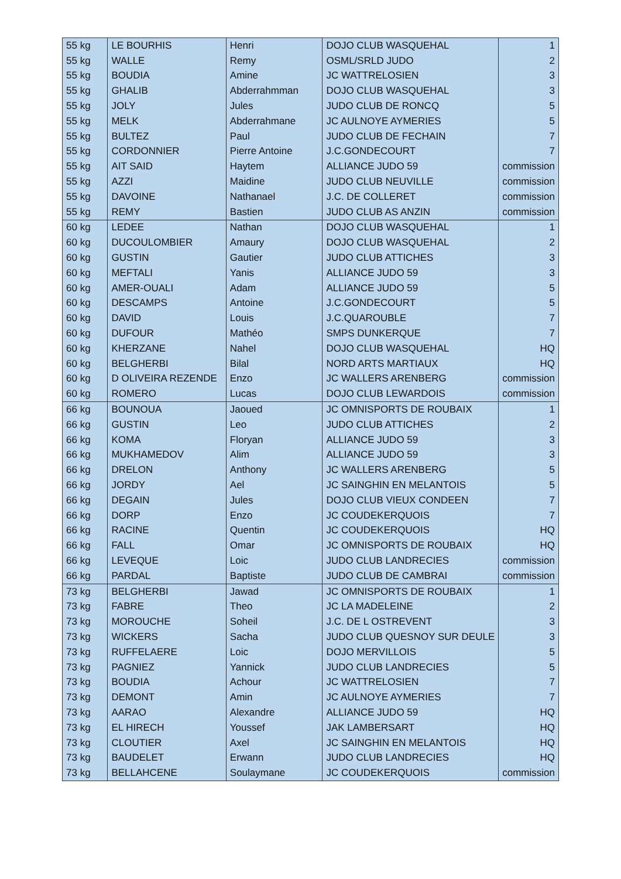| 55 kg | LE BOURHIS | Henri | DOJO CLUB WASQUEHAL | 1 |
| 55 kg | WALLE | Remy | OSML/SRLD JUDO | 2 |
| 55 kg | BOUDIA | Amine | JC WATTRELOSIEN | 3 |
| 55 kg | GHALIB | Abderrahmman | DOJO CLUB WASQUEHAL | 3 |
| 55 kg | JOLY | Jules | JUDO CLUB DE RONCQ | 5 |
| 55 kg | MELK | Abderrahmane | JC AULNOYE AYMERIES | 5 |
| 55 kg | BULTEZ | Paul | JUDO CLUB DE FECHAIN | 7 |
| 55 kg | CORDONNIER | Pierre Antoine | J.C.GONDECOURT | 7 |
| 55 kg | AIT SAID | Haytem | ALLIANCE JUDO 59 | commission |
| 55 kg | AZZI | Maidine | JUDO CLUB NEUVILLE | commission |
| 55 kg | DAVOINE | Nathanael | J.C. DE COLLERET | commission |
| 55 kg | REMY | Bastien | JUDO CLUB AS ANZIN | commission |
| 60 kg | LEDEE | Nathan | DOJO CLUB WASQUEHAL | 1 |
| 60 kg | DUCOULOMBIER | Amaury | DOJO CLUB WASQUEHAL | 2 |
| 60 kg | GUSTIN | Gautier | JUDO CLUB ATTICHES | 3 |
| 60 kg | MEFTALI | Yanis | ALLIANCE JUDO 59 | 3 |
| 60 kg | AMER-OUALI | Adam | ALLIANCE JUDO 59 | 5 |
| 60 kg | DESCAMPS | Antoine | J.C.GONDECOURT | 5 |
| 60 kg | DAVID | Louis | J.C.QUAROUBLE | 7 |
| 60 kg | DUFOUR | Mathéo | SMPS DUNKERQUE | 7 |
| 60 kg | KHERZANE | Nahel | DOJO CLUB WASQUEHAL | HQ |
| 60 kg | BELGHERBI | Bilal | NORD ARTS MARTIAUX | HQ |
| 60 kg | D OLIVEIRA REZENDE | Enzo | JC WALLERS ARENBERG | commission |
| 60 kg | ROMERO | Lucas | DOJO CLUB LEWARDOIS | commission |
| 66 kg | BOUNOUA | Jaoued | JC OMNISPORTS DE ROUBAIX | 1 |
| 66 kg | GUSTIN | Leo | JUDO CLUB ATTICHES | 2 |
| 66 kg | KOMA | Floryan | ALLIANCE JUDO 59 | 3 |
| 66 kg | MUKHAMEDOV | Alim | ALLIANCE JUDO 59 | 3 |
| 66 kg | DRELON | Anthony | JC WALLERS ARENBERG | 5 |
| 66 kg | JORDY | Ael | JC SAINGHIN EN MELANTOIS | 5 |
| 66 kg | DEGAIN | Jules | DOJO CLUB VIEUX CONDEEN | 7 |
| 66 kg | DORP | Enzo | JC COUDEKERQUOIS | 7 |
| 66 kg | RACINE | Quentin | JC COUDEKERQUOIS | HQ |
| 66 kg | FALL | Omar | JC OMNISPORTS DE ROUBAIX | HQ |
| 66 kg | LEVEQUE | Loic | JUDO CLUB LANDRECIES | commission |
| 66 kg | PARDAL | Baptiste | JUDO CLUB DE CAMBRAI | commission |
| 73 kg | BELGHERBI | Jawad | JC OMNISPORTS DE ROUBAIX | 1 |
| 73 kg | FABRE | Theo | JC LA MADELEINE | 2 |
| 73 kg | MOROUCHE | Soheil | J.C. DE L OSTREVENT | 3 |
| 73 kg | WICKERS | Sacha | JUDO CLUB QUESNOY SUR DEULE | 3 |
| 73 kg | RUFFELAERE | Loic | DOJO MERVILLOIS | 5 |
| 73 kg | PAGNIEZ | Yannick | JUDO CLUB LANDRECIES | 5 |
| 73 kg | BOUDIA | Achour | JC WATTRELOSIEN | 7 |
| 73 kg | DEMONT | Amin | JC AULNOYE AYMERIES | 7 |
| 73 kg | AARAO | Alexandre | ALLIANCE JUDO 59 | HQ |
| 73 kg | EL HIRECH | Youssef | JAK LAMBERSART | HQ |
| 73 kg | CLOUTIER | Axel | JC SAINGHIN EN MELANTOIS | HQ |
| 73 kg | BAUDELET | Erwann | JUDO CLUB LANDRECIES | HQ |
| 73 kg | BELLAHCENE | Soulaymane | JC COUDEKERQUOIS | commission |